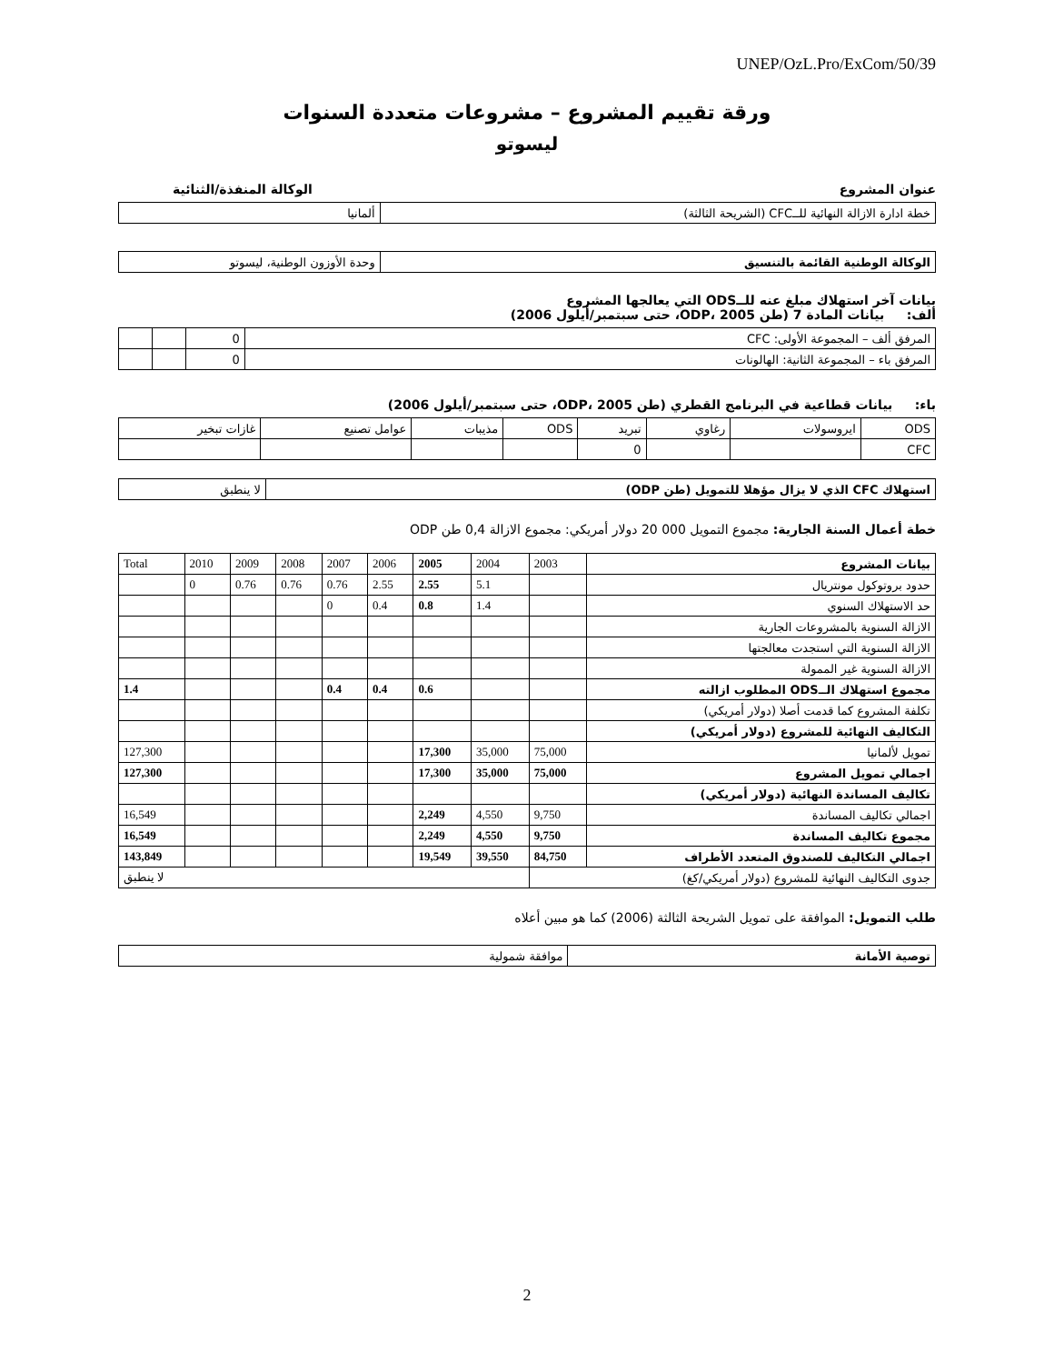UNEP/OzL.Pro/ExCom/50/39
ورقة تقييم المشروع – مشروعات متعددة السنوات
ليسوتو
عنوان المشروع الوكالة المنفذة/الثنائية
| خطة ادارة الازالة النهائية للــCFC (الشريحة الثالثة) | ألمانيا |
| الوكالة الوطنية القائمة بالتنسيق | وحدة الأوزون الوطنية، ليسوتو |
بيانات آخر استهلاك مبلغ عنه للــODS التي يعالجها المشروع
ألف: بيانات المادة 7 (طن ODP، 2005، حتى سبتمبر/أيلول 2006)
| المرفق ألف – المجموعة الأولى: CFC | 0 | | |
| المرفق باء – المجموعة الثانية: الهالونات | 0 | | |
باء: بيانات قطاعية في البرنامج القطري (طن ODP، 2005، حتى سبتمبر/أيلول 2006)
| ODS | ايروسولات | رغاوي | تبريد | ODS | مذيبات | عوامل تصنيع | غازات تبخير |
| CFC | | | 0 | | | | |
| استهلاك CFC الذي لا يزال مؤهلا للتمويل (طن ODP) | لا ينطبق |
خطة أعمال السنة الجارية: مجموع التمويل 000 20 دولار أمريكي: مجموع الازالة 0,4 طن ODP
| بيانات المشروع | 2003 | 2004 | 2005 | 2006 | 2007 | 2008 | 2009 | 2010 | Total |
| حدود بروتوكول مونتريال | | 5.1 | 2.55 | 2.55 | 0.76 | 0.76 | 0.76 | 0 | |
| حد الاستهلاك السنوي | | 1.4 | 0.8 | 0.4 | 0 | | | | |
| الازالة السنوية بالمشروعات الجارية | | | | | | | | | |
| الازالة السنوية التي استجدت معالجتها | | | | | | | | | |
| الازالة السنوية غير الممولة | | | | | | | | | |
| مجموع استهلاك الــODS المطلوب ازالته | | | 0.6 | 0.4 | 0.4 | | | | 1.4 |
| تكلفة المشروع كما قدمت أصلا (دولار أمريكي) | | | | | | | | | |
| التكاليف النهائية للمشروع (دولار أمريكي) | | | | | | | | | |
| تمويل لألمانيا | 75,000 | 35,000 | 17,300 | | | | | | 127,300 |
| اجمالي تمويل المشروع | 75,000 | 35,000 | 17,300 | | | | | | 127,300 |
| تكاليف المساندة النهائية (دولار أمريكي) | | | | | | | | | |
| اجمالي تكاليف المساندة | 9,750 | 4,550 | 2,249 | | | | | | 16,549 |
| مجموع تكاليف المساندة | 9,750 | 4,550 | 2,249 | | | | | | 16,549 |
| اجمالي التكاليف للصندوق المتعدد الأطراف | 84,750 | 39,550 | 19,549 | | | | | | 143,849 |
| جدوى التكاليف النهائية للمشروع (دولار أمريكي/كغ) | | لا ينطبق | | | | | | | |
طلب التمويل: الموافقة على تمويل الشريحة الثالثة (2006) كما هو مبين أعلاه
| توصية الأمانة | موافقة شمولية |
2